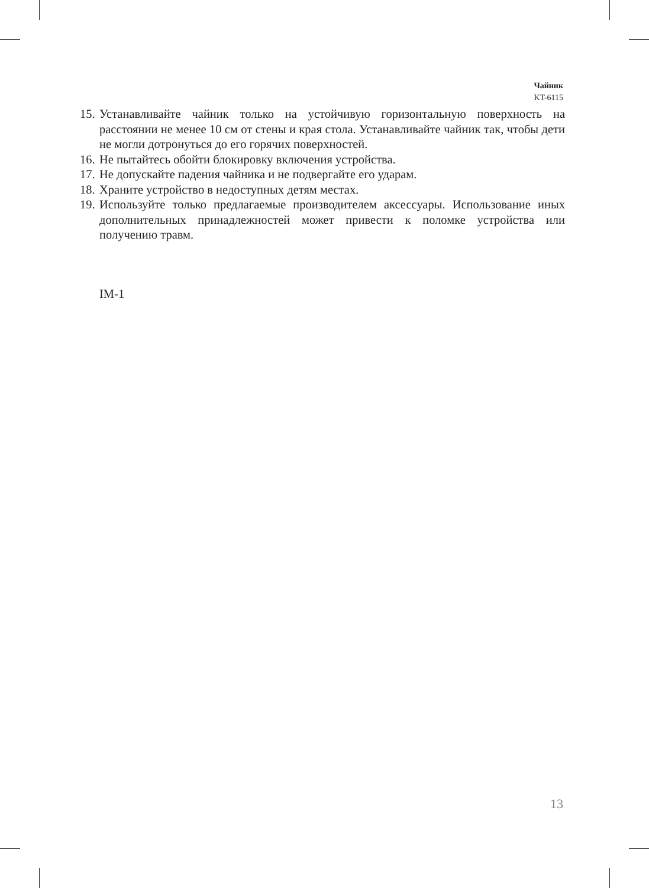Чайник
KT-6115
15. Устанавливайте чайник только на устойчивую горизонтальную поверхность на расстоянии не менее 10 см от стены и края стола. Устанавливайте чайник так, чтобы дети не могли дотронуться до его горячих поверхностей.
16. Не пытайтесь обойти блокировку включения устройства.
17. Не допускайте падения чайника и не подвергайте его ударам.
18. Храните устройство в недоступных детям местах.
19. Используйте только предлагаемые производителем аксессуары. Использование иных дополнительных принадлежностей может привести к поломке устройства или получению травм.
IM-1
13